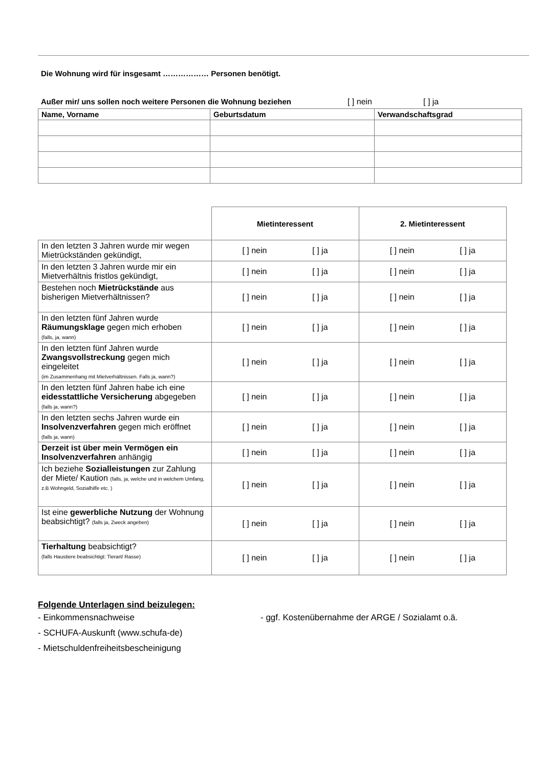Die Wohnung wird für insgesamt ……………… Personen benötigt.
Außer mir/ uns sollen noch weitere Personen die Wohnung beziehen [ ] nein [ ] ja
| Name, Vorname | Geburtsdatum | Verwandschaftsgrad |
| --- | --- | --- |
| | Mietinteressent | 2. Mietinteressent |
| In den letzten 3 Jahren wurde mir wegen Mietrückständen gekündigt, | [ ] nein [ ] ja | [ ] nein [ ] ja |
| In den letzten 3 Jahren wurde mir ein Mietverhältnis fristlos gekündigt, | [ ] nein [ ] ja | [ ] nein [ ] ja |
| Bestehen noch Mietrückstände aus bisherigen Mietverhältnissen? | [ ] nein [ ] ja | [ ] nein [ ] ja |
| In den letzten fünf Jahren wurde Räumungsklage gegen mich erhoben (falls, ja, wann) | [ ] nein [ ] ja | [ ] nein [ ] ja |
| In den letzten fünf Jahren wurde Zwangsvollstreckung gegen mich eingeleitet (im Zusammenhang mit Mietverhältnissen. Falls ja, wann?) | [ ] nein [ ] ja | [ ] nein [ ] ja |
| In den letzten fünf Jahren habe ich eine eidesstattliche Versicherung abgegeben (falls ja, wann?) | [ ] nein [ ] ja | [ ] nein [ ] ja |
| In den letzten sechs Jahren wurde ein Insolvenzverfahren gegen mich eröffnet (falls ja, wann) | [ ] nein [ ] ja | [ ] nein [ ] ja |
| Derzeit ist über mein Vermögen ein Insolvenzverfahren anhängig | [ ] nein [ ] ja | [ ] nein [ ] ja |
| Ich beziehe Sozialleistungen zur Zahlung der Miete/ Kaution (falls, ja, welche und in welchem Umfang, z.B Wohngeld, Sozialhilfe etc. ) | [ ] nein [ ] ja | [ ] nein [ ] ja |
| Ist eine gewerbliche Nutzung der Wohnung beabsichtigt? (falls ja, Zweck angeben) | [ ] nein [ ] ja | [ ] nein [ ] ja |
| Tierhaltung beabsichtigt? (falls Haustiere beabsichtigt: Tierart/ Rasse) | [ ] nein [ ] ja | [ ] nein [ ] ja |
Folgende Unterlagen sind beizulegen:
- Einkommensnachweise
- SCHUFA-Auskunft (www.schufa-de)
- Mietschuldenfreiheitsbescheinigung
- ggf. Kostenübernahme der ARGE / Sozialamt o.ä.